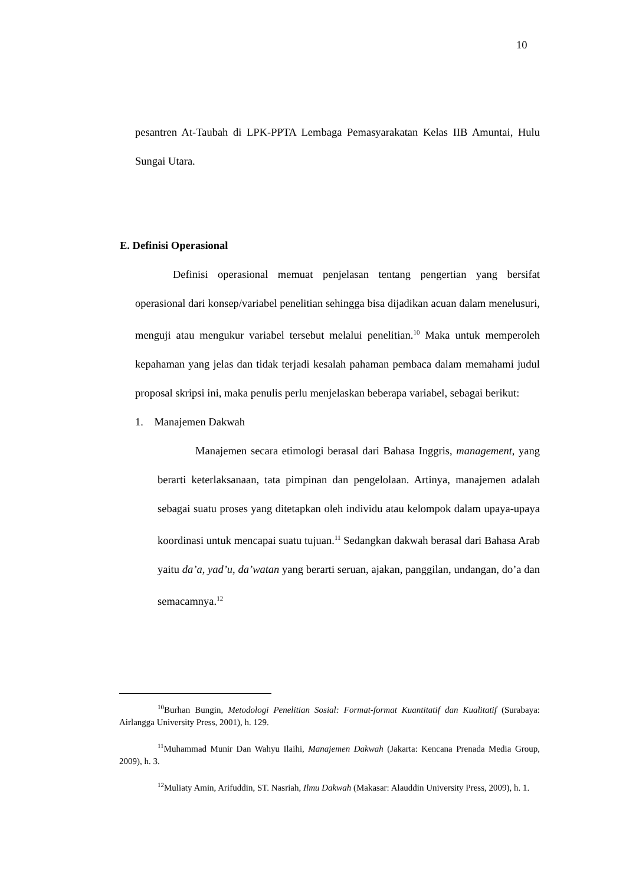10
pesantren At-Taubah di LPK-PPTA Lembaga Pemasyarakatan Kelas IIB Amuntai, Hulu Sungai Utara.
E. Definisi Operasional
Definisi operasional memuat penjelasan tentang pengertian yang bersifat operasional dari konsep/variabel penelitian sehingga bisa dijadikan acuan dalam menelusuri, menguji atau mengukur variabel tersebut melalui penelitian.<sup>10</sup> Maka untuk memperoleh kepahaman yang jelas dan tidak terjadi kesalah pahaman pembaca dalam memahami judul proposal skripsi ini, maka penulis perlu menjelaskan beberapa variabel, sebagai berikut:
1. Manajemen Dakwah
Manajemen secara etimologi berasal dari Bahasa Inggris, management, yang berarti keterlaksanaan, tata pimpinan dan pengelolaan. Artinya, manajemen adalah sebagai suatu proses yang ditetapkan oleh individu atau kelompok dalam upaya-upaya koordinasi untuk mencapai suatu tujuan.<sup>11</sup> Sedangkan dakwah berasal dari Bahasa Arab yaitu da’a, yad’u, da’watan yang berarti seruan, ajakan, panggilan, undangan, do’a dan semacamnya.<sup>12</sup>
<sup>10</sup> Burhan Bungin, Metodologi Penelitian Sosial: Format-format Kuantitatif dan Kualitatif (Surabaya: Airlangga University Press, 2001), h. 129.
<sup>11</sup> Muhammad Munir Dan Wahyu Ilaihi, Manajemen Dakwah (Jakarta: Kencana Prenada Media Group, 2009), h. 3.
<sup>12</sup> Muliaty Amin, Arifuddin, ST. Nasriah, Ilmu Dakwah (Makasar: Alauddin University Press, 2009), h. 1.